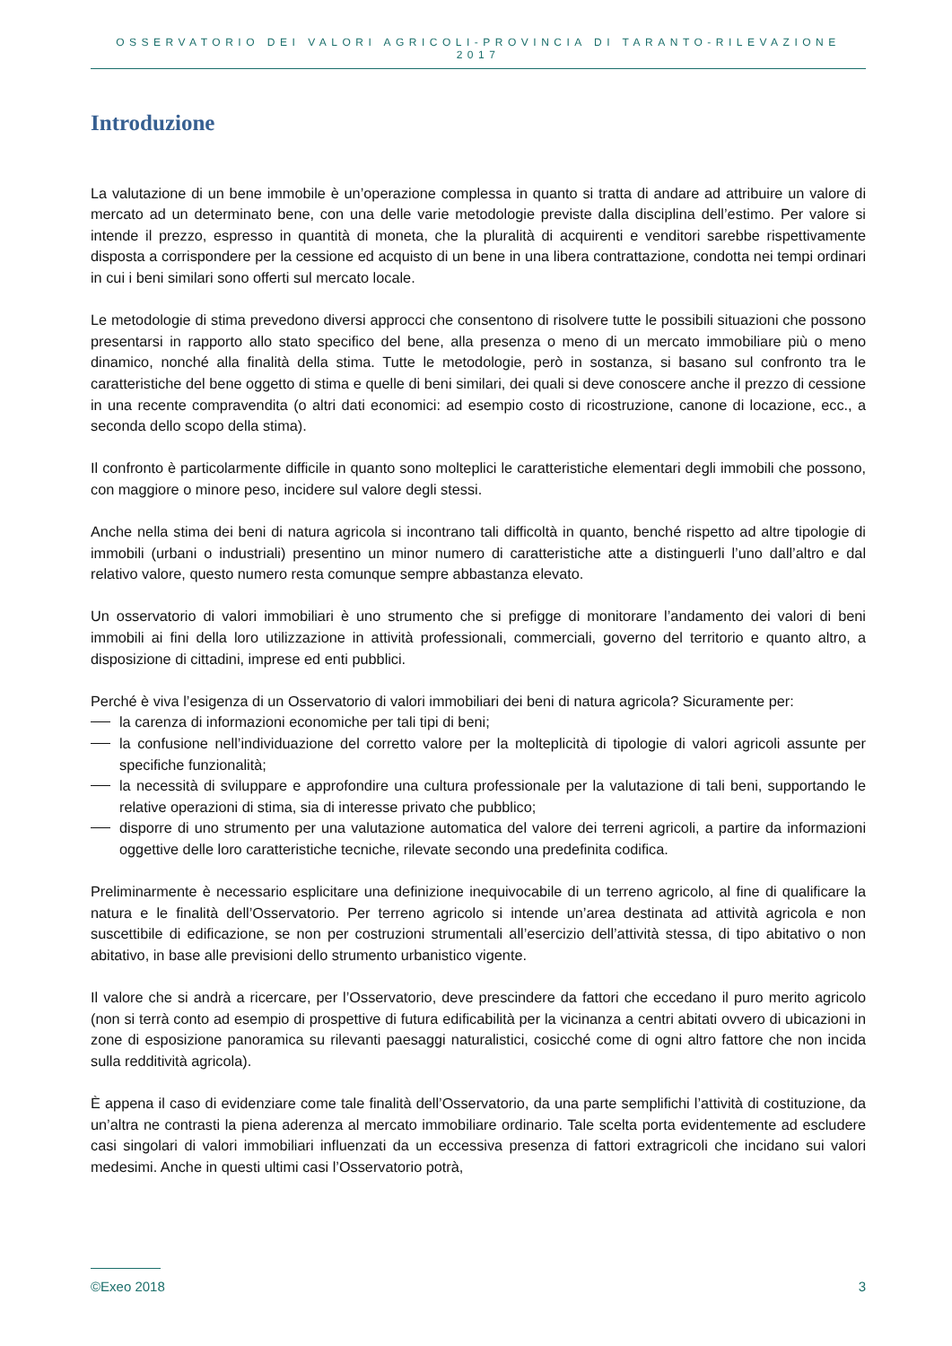OSSERVATORIO DEI VALORI AGRICOLI-PROVINCIA DI TARANTO-RILEVAZIONE 2017
Introduzione
La valutazione di un bene immobile è un’operazione complessa in quanto si tratta di andare ad attribuire un valore di mercato ad un determinato bene, con una delle varie metodologie previste dalla disciplina dell’estimo. Per valore si intende il prezzo, espresso in quantità di moneta, che la pluralità di acquirenti e venditori sarebbe rispettivamente disposta a corrispondere per la cessione ed acquisto di un bene in una libera contrattazione, condotta nei tempi ordinari in cui i beni similari sono offerti sul mercato locale.
Le metodologie di stima prevedono diversi approcci che consentono di risolvere tutte le possibili situazioni che possono presentarsi in rapporto allo stato specifico del bene, alla presenza o meno di un mercato immobiliare più o meno dinamico, nonché alla finalità della stima. Tutte le metodologie, però in sostanza, si basano sul confronto tra le caratteristiche del bene oggetto di stima e quelle di beni similari, dei quali si deve conoscere anche il prezzo di cessione in una recente compravendita (o altri dati economici: ad esempio costo di ricostruzione, canone di locazione, ecc., a seconda dello scopo della stima).
Il confronto è particolarmente difficile in quanto sono molteplici le caratteristiche elementari degli immobili che possono, con maggiore o minore peso, incidere sul valore degli stessi.
Anche nella stima dei beni di natura agricola si incontrano tali difficoltà in quanto, benché rispetto ad altre tipologie di immobili (urbani o industriali) presentino un minor numero di caratteristiche atte a distinguerli l’uno dall’altro e dal relativo valore, questo numero resta comunque sempre abbastanza elevato.
Un osservatorio di valori immobiliari è uno strumento che si prefigge di monitorare l’andamento dei valori di beni immobili ai fini della loro utilizzazione in attività professionali, commerciali, governo del territorio e quanto altro, a disposizione di cittadini, imprese ed enti pubblici.
Perché è viva l’esigenza di un Osservatorio di valori immobiliari dei beni di natura agricola? Sicuramente per:
la carenza di informazioni economiche per tali tipi di beni;
la confusione nell’individuazione del corretto valore per la molteplicità di tipologie di valori agricoli assunte per specifiche funzionalità;
la necessità di sviluppare e approfondire una cultura professionale per la valutazione di tali beni, supportando le relative operazioni di stima, sia di interesse privato che pubblico;
disporre di uno strumento per una valutazione automatica del valore dei terreni agricoli, a partire da informazioni oggettive delle loro caratteristiche tecniche, rilevate secondo una predefinita codifica.
Preliminarmente è necessario esplicitare una definizione inequivocabile di un terreno agricolo, al fine di qualificare la natura e le finalità dell’Osservatorio. Per terreno agricolo si intende un’area destinata ad attività agricola e non suscettibile di edificazione, se non per costruzioni strumentali all’esercizio dell’attività stessa, di tipo abitativo o non abitativo, in base alle previsioni dello strumento urbanistico vigente.
Il valore che si andrà a ricercare, per l’Osservatorio, deve prescindere da fattori che eccedano il puro merito agricolo (non si terrà conto ad esempio di prospettive di futura edificabilità per la vicinanza a centri abitati ovvero di ubicazioni in zone di esposizione panoramica su rilevanti paesaggi naturalistici, cosicché come di ogni altro fattore che non incida sulla redditività agricola).
È appena il caso di evidenziare come tale finalità dell’Osservatorio, da una parte semplifichi l’attività di costituzione, da un’altra ne contrasti la piena aderenza al mercato immobiliare ordinario. Tale scelta porta evidentemente ad escludere casi singolari di valori immobiliari influenzati da un eccessiva presenza di fattori extragricoli che incidano sui valori medesimi. Anche in questi ultimi casi l’Osservatorio potrà,
©Exeo 2018 3